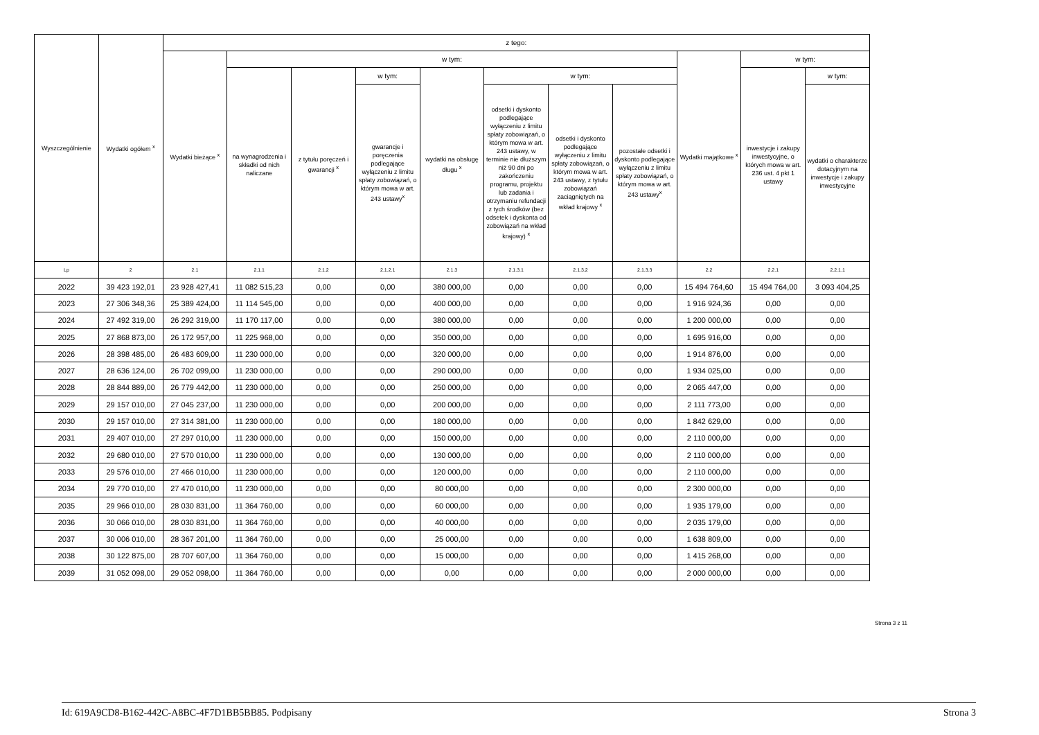| Wyszczególnienie | Wydatki ogółem <sup>x</sup> | z tego: | | | | | | | | | | |
| --- | --- | --- | --- | --- | --- | --- | --- | --- | --- | --- | --- | --- |
| | | Wydatki bieżące <sup>x</sup> | w tym: | | | | | | | Wydatki majątkowe <sup>x</sup> | w tym: | |
| | | | na wynagrodzenia i składki od nich naliczane | z tytułu poręczeń i gwarancji <sup>x</sup> | w tym: | wydatki na obsługę długu <sup>x</sup> | w tym: | | | | inwestycje i zakupy inwestycyjne, o których mowa w art. 236 ust. 4 pkt 1 ustawy | w tym: |
| | | | | | gwarancje i poręczenia podlegające wyłączeniu z limitu spłaty zobowiązań, o którym mowa w art. 243 ustawy<sup>x</sup> | | odsetki i dyskonto podlegające wyłączeniu z limitu spłaty zobowiązań, o którym mowa w art. 243 ustawy, w terminie nie dłuższym niż 90 dni po zakończeniu programu, projektu lub zadania i otrzymaniu refundacji z tych środków (bez odsetek i dyskonta od zobowiązań na wkład krajowy) <sup>x</sup> | odsetki i dyskonto podlegające wyłączeniu z limitu spłaty zobowiązań, o którym mowa w art. 243 ustawy, z tytułu zobowiązań zaciągniętych na wkład krajowy <sup>x</sup> | pozostałe odsetki i dyskonto podlegające wyłączeniu z limitu spłaty zobowiązań, o którym mowa w art. 243 ustawy<sup>x</sup> | | | wydatki o charakterze dotacyjnym na inwestycje i zakupy inwestycyjne |
| Lp | 2 | 2.1 | 2.1.1 | 2.1.2 | 2.1.2.1 | 2.1.3 | 2.1.3.1 | 2.1.3.2 | 2.1.3.3 | 2.2 | 2.2.1 | 2.2.1.1 |
| 2022 | 39 423 192,01 | 23 928 427,41 | 11 082 515,23 | 0,00 | 0,00 | 380 000,00 | 0,00 | 0,00 | 0,00 | 15 494 764,60 | 15 494 764,00 | 3 093 404,25 |
| 2023 | 27 306 348,36 | 25 389 424,00 | 11 114 545,00 | 0,00 | 0,00 | 400 000,00 | 0,00 | 0,00 | 0,00 | 1 916 924,36 | 0,00 | 0,00 |
| 2024 | 27 492 319,00 | 26 292 319,00 | 11 170 117,00 | 0,00 | 0,00 | 380 000,00 | 0,00 | 0,00 | 0,00 | 1 200 000,00 | 0,00 | 0,00 |
| 2025 | 27 868 873,00 | 26 172 957,00 | 11 225 968,00 | 0,00 | 0,00 | 350 000,00 | 0,00 | 0,00 | 0,00 | 1 695 916,00 | 0,00 | 0,00 |
| 2026 | 28 398 485,00 | 26 483 609,00 | 11 230 000,00 | 0,00 | 0,00 | 320 000,00 | 0,00 | 0,00 | 0,00 | 1 914 876,00 | 0,00 | 0,00 |
| 2027 | 28 636 124,00 | 26 702 099,00 | 11 230 000,00 | 0,00 | 0,00 | 290 000,00 | 0,00 | 0,00 | 0,00 | 1 934 025,00 | 0,00 | 0,00 |
| 2028 | 28 844 889,00 | 26 779 442,00 | 11 230 000,00 | 0,00 | 0,00 | 250 000,00 | 0,00 | 0,00 | 0,00 | 2 065 447,00 | 0,00 | 0,00 |
| 2029 | 29 157 010,00 | 27 045 237,00 | 11 230 000,00 | 0,00 | 0,00 | 200 000,00 | 0,00 | 0,00 | 0,00 | 2 111 773,00 | 0,00 | 0,00 |
| 2030 | 29 157 010,00 | 27 314 381,00 | 11 230 000,00 | 0,00 | 0,00 | 180 000,00 | 0,00 | 0,00 | 0,00 | 1 842 629,00 | 0,00 | 0,00 |
| 2031 | 29 407 010,00 | 27 297 010,00 | 11 230 000,00 | 0,00 | 0,00 | 150 000,00 | 0,00 | 0,00 | 0,00 | 2 110 000,00 | 0,00 | 0,00 |
| 2032 | 29 680 010,00 | 27 570 010,00 | 11 230 000,00 | 0,00 | 0,00 | 130 000,00 | 0,00 | 0,00 | 0,00 | 2 110 000,00 | 0,00 | 0,00 |
| 2033 | 29 576 010,00 | 27 466 010,00 | 11 230 000,00 | 0,00 | 0,00 | 120 000,00 | 0,00 | 0,00 | 0,00 | 2 110 000,00 | 0,00 | 0,00 |
| 2034 | 29 770 010,00 | 27 470 010,00 | 11 230 000,00 | 0,00 | 0,00 | 80 000,00 | 0,00 | 0,00 | 0,00 | 2 300 000,00 | 0,00 | 0,00 |
| 2035 | 29 966 010,00 | 28 030 831,00 | 11 364 760,00 | 0,00 | 0,00 | 60 000,00 | 0,00 | 0,00 | 0,00 | 1 935 179,00 | 0,00 | 0,00 |
| 2036 | 30 066 010,00 | 28 030 831,00 | 11 364 760,00 | 0,00 | 0,00 | 40 000,00 | 0,00 | 0,00 | 0,00 | 2 035 179,00 | 0,00 | 0,00 |
| 2037 | 30 006 010,00 | 28 367 201,00 | 11 364 760,00 | 0,00 | 0,00 | 25 000,00 | 0,00 | 0,00 | 0,00 | 1 638 809,00 | 0,00 | 0,00 |
| 2038 | 30 122 875,00 | 28 707 607,00 | 11 364 760,00 | 0,00 | 0,00 | 15 000,00 | 0,00 | 0,00 | 0,00 | 1 415 268,00 | 0,00 | 0,00 |
| 2039 | 31 052 098,00 | 29 052 098,00 | 11 364 760,00 | 0,00 | 0,00 | 0,00 | 0,00 | 0,00 | 0,00 | 2 000 000,00 | 0,00 | 0,00 |
Strona 3 z 11
Id: 619A9CD8-B162-442C-A8BC-4F7D1BB5BB85. Podpisany Strona 3